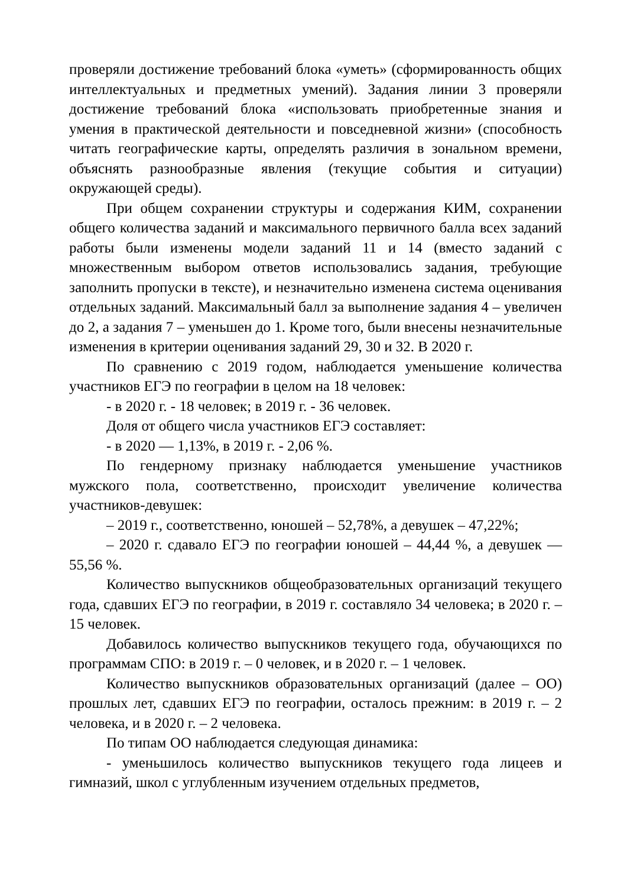проверяли достижение требований блока «уметь» (сформированность общих интеллектуальных и предметных умений). Задания линии 3 проверяли достижение требований блока «использовать приобретенные знания и умения в практической деятельности и повседневной жизни» (способность читать географические карты, определять различия в зональном времени, объяснять разнообразные явления (текущие события и ситуации) окружающей среды).
При общем сохранении структуры и содержания КИМ, сохранении общего количества заданий и максимального первичного балла всех заданий работы были изменены модели заданий 11 и 14 (вместо заданий с множественным выбором ответов использовались задания, требующие заполнить пропуски в тексте), и незначительно изменена система оценивания отдельных заданий. Максимальный балл за выполнение задания 4 – увеличен до 2, а задания 7 – уменьшен до 1. Кроме того, были внесены незначительные изменения в критерии оценивания заданий 29, 30 и 32. В 2020 г.
По сравнению с 2019 годом, наблюдается уменьшение количества участников ЕГЭ по географии в целом на 18 человек:
- в 2020 г. - 18 человек; в 2019 г. - 36 человек.
Доля от общего числа участников ЕГЭ составляет:
- в 2020 — 1,13%, в 2019 г. - 2,06 %.
По гендерному признаку наблюдается уменьшение участников мужского пола, соответственно, происходит увеличение количества участников-девушек:
– 2019 г., соответственно, юношей – 52,78%, а девушек – 47,22%;
– 2020 г. сдавало ЕГЭ по географии юношей – 44,44 %, а девушек — 55,56 %.
Количество выпускников общеобразовательных организаций текущего года, сдавших ЕГЭ по географии, в 2019 г. составляло 34 человека; в 2020 г. –15 человек.
Добавилось количество выпускников текущего года, обучающихся по программам СПО: в 2019 г. – 0 человек, и в 2020 г. – 1 человек.
Количество выпускников образовательных организаций (далее – ОО) прошлых лет, сдавших ЕГЭ по географии, осталось прежним: в 2019 г. – 2 человека, и в 2020 г. – 2 человека.
По типам ОО наблюдается следующая динамика:
- уменьшилось количество выпускников текущего года лицеев и гимназий, школ с углубленным изучением отдельных предметов,